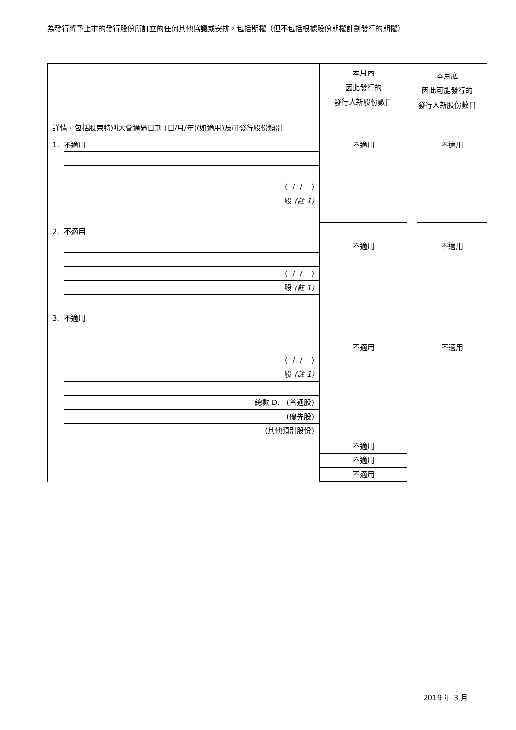為發行將予上市的發行股份所訂立的任何其他協議或安排，包括期權（但不包括根據股份期權計劃發行的期權）
| 詳情，包括股東特別大會通過日期 (日/月/年)(如適用)及可發行股份類別 | 本月內 因此發行的 發行人新股份數目 | 本月底 因此可能發行的 發行人新股份數目 |
| 1. 不適用 ( / / ) 股 (註 1) 2. 不適用 ( / / ) 股 (註 1) 3. 不適用 ( / / ) 股 (註 1) 總數 D. (普通股) (優先股) (其他類別股份) | 不適用 不適用 不適用 不適用 不適用 不適用 | 不適用 不適用 不適用 |
2019 年 3 月